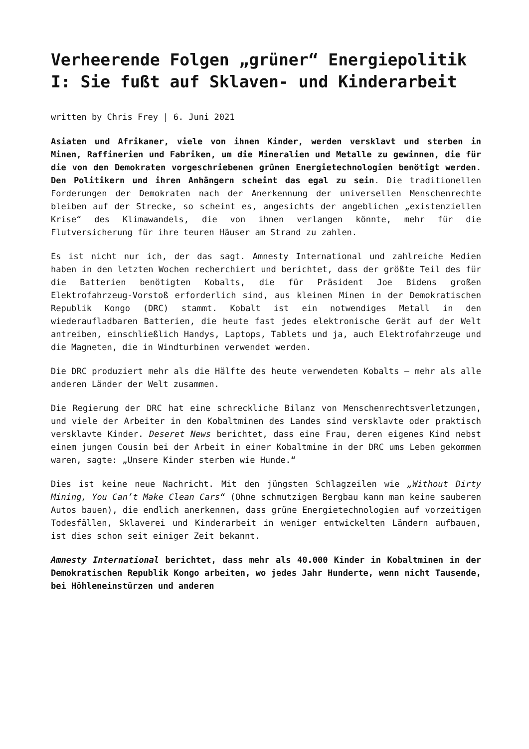Verheerende Folgen „grüner“ Energiepolitik I: Sie fußt auf Sklaven- und Kinderarbeit
written by Chris Frey | 6. Juni 2021
Asiaten und Afrikaner, viele von ihnen Kinder, werden versklavt und sterben in Minen, Raffinerien und Fabriken, um die Mineralien und Metalle zu gewinnen, die für die von den Demokraten vorgeschriebenen grünen Energietechnologien benötigt werden. Den Politikern und ihren Anhängern scheint das egal zu sein. Die traditionellen Forderungen der Demokraten nach der Anerkennung der universellen Menschenrechte bleiben auf der Strecke, so scheint es, angesichts der angeblichen „existenziellen Krise“ des Klimawandels, die von ihnen verlangen könnte, mehr für die Flutversicherung für ihre teuren Häuser am Strand zu zahlen.
Es ist nicht nur ich, der das sagt. Amnesty International und zahlreiche Medien haben in den letzten Wochen recherchiert und berichtet, dass der größte Teil des für die Batterien benötigten Kobalts, die für Präsident Joe Bidens großen Elektrofahrzeug-Vorstoß erforderlich sind, aus kleinen Minen in der Demokratischen Republik Kongo (DRC) stammt. Kobalt ist ein notwendiges Metall in den wiederaufladbaren Batterien, die heute fast jedes elektronische Gerät auf der Welt antreiben, einschließlich Handys, Laptops, Tablets und ja, auch Elektrofahrzeuge und die Magneten, die in Windturbinen verwendet werden.
Die DRC produziert mehr als die Hälfte des heute verwendeten Kobalts – mehr als alle anderen Länder der Welt zusammen.
Die Regierung der DRC hat eine schreckliche Bilanz von Menschenrechtsverletzungen, und viele der Arbeiter in den Kobaltminen des Landes sind versklavte oder praktisch versklavte Kinder. Deseret News berichtet, dass eine Frau, deren eigenes Kind nebst einem jungen Cousin bei der Arbeit in einer Kobaltmine in der DRC ums Leben gekommen waren, sagte: „Unsere Kinder sterben wie Hunde.“
Dies ist keine neue Nachricht. Mit den jüngsten Schlagzeilen wie „Without Dirty Mining, You Can’t Make Clean Cars“ (Ohne schmutzigen Bergbau kann man keine sauberen Autos bauen), die endlich anerkennen, dass grüne Energietechnologien auf vorzeitigen Todesfällen, Sklaverei und Kinderarbeit in weniger entwickelten Ländern aufbauen, ist dies schon seit einiger Zeit bekannt.
Amnesty International berichtet, dass mehr als 40.000 Kinder in Kobaltminen in der Demokratischen Republik Kongo arbeiten, wo jedes Jahr Hunderte, wenn nicht Tausende, bei Höhleneinstürzen und anderen